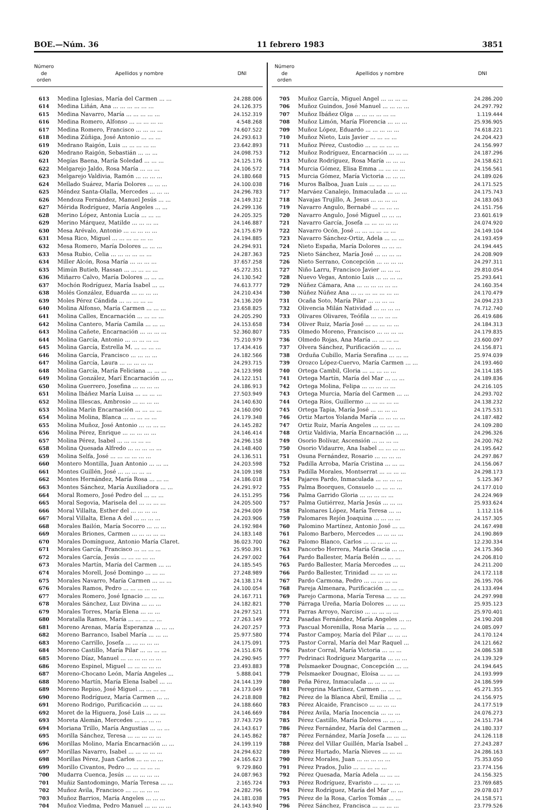BOE.—Núm. 36 11 febrero 1983 3851
| Número de orden | Apellidos y nombre | DNI |
| --- | --- | --- |
| 613 | Medina Iglesias, María del Carmen ... ... | 24.288.006 |
| 614 | Medina Liñán, Ana ... ... ... ... ... ... | 24.126.375 |
| 615 | Medina Navarro, María ... ... ... ... ... | 24.152.319 |
| 616 | Medina Romero, Alfonso ... ... ... ... ... | 4.548.268 |
| 617 | Medina Romero, Francisco ... ... ... ... | 74.607.522 |
| 618 | Medina Zúñiga, José Antonio ... ... ... | 24.293.613 |
| 619 | Medrano Raigón, Luis ... ... ... ... ... | 23.642.893 |
| 620 | Medrano Raigón, Sebastián ... ... ... | 24.098.753 |
| 621 | Megías Baena, María Soledad ... ... ... | 24.125.176 |
| 622 | Melgarejo Jaldo, Rosa María ... ... ... | 24.106.572 |
| 623 | Melgarejo Valdivia, Ramón ... ... ... ... | 24.180.668 |
| 624 | Mellado Suárez, María Dolores ... ... ... | 24.100.038 |
| 625 | Méndez Santa-Olalla, Mercedes ... ... ... | 24.296.783 |
| 626 | Mendoza Fernández, Manuel Jesús ... ... | 24.149.312 |
| 627 | Mérida Rodríguez, María Angeles ... ... | 24.299.136 |
| 628 | Merino López, Antonia Lucía ... ... ... | 24.205.325 |
| 629 | Merino Márquez, Matilde ... ... ... ... | 24.146.887 |
| 630 | Mesa Arévalo, Antonio ... ... ... ... ... | 24.175.679 |
| 631 | Mesa Rico, Miguel ... ... ... ... ... ... | 24.194.885 |
| 632 | Mesa Romero, María Dolores ... ... ... | 24.294.931 |
| 633 | Mesa Rubio, Celia ... ... ... ... ... ... | 24.287.363 |
| 634 | Miller Alcón, Rosa María ... ... ... ... | 37.657.258 |
| 635 | Mimún Butieb, Hassan ... ... ... ... ... | 45.272.351 |
| 636 | Miñarro Calvo, María Dolores ... ... ... | 24.130.542 |
| 637 | Mochón Rodríguez, María Isabel ... ... | 74.613.777 |
| 638 | Molés González, Eduarda ... ... ... ... | 24.210.434 |
| 639 | Moles Pérez Cándida ... ... ... ... ... | 24.136.209 |
| 640 | Molina Alfonso, María Carmen ... ... ... | 23.658.825 |
| 641 | Molina Calles, Encarnación ... ... ... ... | 24.205.290 |
| 642 | Molina Cantero, María Camila ... ... ... | 24.153.658 |
| 643 | Molina Cañete, Encarnación ... ... ... ... | 52.360.807 |
| 644 | Molina García, Antonio ... ... ... ... ... | 75.210.979 |
| 645 | Molina García, Estrella M. ... ... ... ... | 17.434.416 |
| 646 | Molina García, Francisco ... ... ... ... | 24.182.566 |
| 647 | Molina García, Laura ... ... ... ... ... | 24.293.715 |
| 648 | Molina García, María Feliciana ... ... ... | 24.123.998 |
| 649 | Molina González, Marí Encarnación ... ... | 24.122.151 |
| 650 | Molina Guerrero, Josefina ... ... ... ... | 24.186.913 |
| 651 | Molina Ibáñez María Luisa ... ... ... ... | 27.503.949 |
| 652 | Molina Illescas, Ambrosio ... ... ... ... | 24.140.630 |
| 653 | Molina Marín Encarnación ... ... ... ... | 24.160.090 |
| 654 | Molina Molina, Blanca ... ... ... ... ... | 24.179.348 |
| 655 | Molina Muñoz, José Antonio ... ... ... ... | 24.145.282 |
| 656 | Molina Pérez, Enrique ... ... ... ... ... | 24.146.414 |
| 657 | Molina Pérez, Isabel ... ... ... ... ... | 24.296.158 |
| 658 | Molina Quesada Alfredo ... ... ... ... ... | 24.148.400 |
| 659 | Molina Selfa, José ... ... ... ... ... ... | 24.136.511 |
| 660 | Montero Montilla, Juan Antonio ... ... ... | 24.203.598 |
| 661 | Montes Guillén, José ... ... ... ... ... | 24.109.198 |
| 662 | Montes Hernández, María Rosa ... ... ... | 24.186.018 |
| 663 | Montes Sánchez, María Auxiliadora ... ... | 24.291.972 |
| 664 | Moral Romero, José Pedro del ... ... ... | 24.151.295 |
| 665 | Moral Segovia, Marisela del ... ... ... ... | 24.205.500 |
| 666 | Moral Villalta, Esther del ... ... ... ... | 24.294.009 |
| 667 | Moral Villalta, Elena A del ... ... ... ... | 24.203.906 |
| 668 | Morales Bailón, María Socorro ... ... ... | 24.192.984 |
| 669 | Morales Briones, Carmen ... ... ... ... ... | 24.183.148 |
| 670 | Morales Domínguez, Antonio María Claret. | 36.023.700 |
| 671 | Morales García, Francisco ... ... ... ... | 25.950.391 |
| 672 | Morales García, Jesús ... ... ... ... ... | 24.297.002 |
| 673 | Morales Martín, María del Carmen ... ... | 24.185.545 |
| 674 | Morales Morell, José Domingo ... ... ... | 27.248.989 |
| 675 | Morales Navarro, María Carmen ... ... ... | 24.138.174 |
| 676 | Morales Ramos, Pedro ... ... ... ... ... | 24.100.054 |
| 677 | Morales Romero, José Ignacio ... ... ... | 24.167.711 |
| 678 | Morales Sánchez, Luz Divina ... ... ... | 24.182.821 |
| 679 | Morales Torres, María Elena ... ... ... | 24.297.521 |
| 680 | Moratalla Ramos, María ... ... ... ... ... | 27.263.149 |
| 681 | Moreno Arenas, María Esperanza ... ... ... | 24.207.257 |
| 682 | Moreno Barranco, Isabel María ... ... ... | 25.977.580 |
| 683 | Moreno Carrillo, Josefa ... ... ... ... ... | 24.175.091 |
| 684 | Moreno Castillo, María Pilar ... ... ... ... | 24.151.676 |
| 685 | Moreno Díaz, Manuel ... ... ... ... ... ... | 24.290.945 |
| 686 | Moreno Espinel, Miguel ... ... ... ... ... | 23.493.883 |
| 687 | Moreno-Chocano León, María Angeles ... | 5.888.041 |
| 688 | Moreno Martín, María Elena Isabel ... ... | 24.144.139 |
| 689 | Moreno Repiso, José Miguel ... ... ... ... | 24.173.049 |
| 690 | Moreno Rodríguez, María Carmen ... ... | 24.218.808 |
| 691 | Moreno Rodrigo, Purificación ... ... ... | 24.188.660 |
| 692 | Moret de la Higuera, José Luis ... ... ... | 24.146.669 |
| 693 | Moreta Alemán, Mercedes ... ... ... ... | 37.743.729 |
| 694 | Moriana Trillo, María Angustias ... ... ... | 24.143.617 |
| 695 | Morilla Sánchez, Teresa ... ... ... ... ... | 24.145.862 |
| 696 | Morillas Molino, María Encarnación ... ... | 24.199.119 |
| 697 | Morillas Navarro, Isabel ... ... ... ... ... | 24.294.632 |
| 698 | Morillas Pérez, Juan Carlos ... ... ... ... | 24.165.623 |
| 699 | Morillo Civantos, Pedro ... ... ... ... ... | 9.729.860 |
| 700 | Mudarra Cuenca, Jesús ... ... ... ... ... | 24.087.963 |
| 701 | Muñiz Santodomingo, María Teresa ... ... | 2.165.724 |
| 702 | Muñoz Avila, Francisco ... ... ... ... ... | 24.282.796 |
| 703 | Muñoz Barrios, María Angeles ... ... ... | 24.181.038 |
| 704 | Muñoz Viedma, Pedro Manuel ... ... ... ... | 24.143.940 |
| Número de orden | Apellidos y nombre | DNI |
| --- | --- | --- |
| 705 | Muñoz García, Miguel Angel ... ... ... ... | 24.286.200 |
| 706 | Muñoz Guindos, José Manuel ... ... ... ... | 24.297.792 |
| 707 | Muñoz Ibáñez Olga ... ... ... ... ... ... | 1.119.444 |
| 708 | Muñoz Limón, María Florencia ... ... ... | 25.936.905 |
| 709 | Muñoz López, Eduardo ... ... ... ... ... | 74.618.221 |
| 710 | Muñoz Nieto, Luis Javier ... ... ... ... | 24.204.423 |
| 711 | Muñoz Pérez, Custodio ... ... ... ... ... | 24.156.997 |
| 712 | Muñoz Rodríguez, Encarnación ... ... ... | 24.187.296 |
| 713 | Muñoz Rodríguez, Rosa María ... ... ... | 24.158.621 |
| 714 | Murcia Gómez, Elisa Emma ... ... ... ... | 24.156.561 |
| 715 | Murcia Gómez, María Victoria ... ... ... | 24.189.026 |
| 716 | Muros Balboa, Juan Luis ... ... ... ... | 24.171.525 |
| 717 | Marváez Canalejo, Inmaculada ... ... ... | 24.175.743 |
| 718 | Navajas Trujillo, A. Jesus ... ... ... ... | 24.183.063 |
| 719 | Navarro Angulo, Bernabé ... ... ... ... | 24.151.756 |
| 720 | Navarro Angulo, José Miguel ... ... ... | 23.601.619 |
| 721 | Navarro García, Josefa ... ... ... ... ... | 24.074.920 |
| 722 | Navarro Ocón, José ... ... ... ... ... ... | 24.149.104 |
| 723 | Navarro Sánchez-Ortiz, Adela ... ... ... | 24.193.459 |
| 724 | Nieto España, María Dolores ... ... ... | 24.194.445 |
| 725 | Nieto Sánchez, María José ... ... ... ... | 24.208.909 |
| 726 | Nieto Serrano, Concepción ... ... ... ... | 24.297.311 |
| 727 | Niño Larru, Francisco Javier ... ... ... | 29.810.054 |
| 728 | Nuevo Vegas, Antonio Luis ... ... ... ... | 25.293.641 |
| 729 | Núñez Cámara, Ana ... ... ... ... ... ... | 24.160.354 |
| 730 | Núñez Núñez Ana ... ... ... ... ... ... ... | 24.170.479 |
| 731 | Ocaña Soto, María Pilar ... ... ... ... | 24.094.233 |
| 732 | Olivencia Milán Natividad ... ... ... ... | 74.712.740 |
| 733 | Olivares Olivares, Teófila ... ... ... ... | 26.419.686 |
| 734 | Oliver Ruiz, María José ... ... ... ... ... | 24.184.313 |
| 735 | Olmedo Moreno, Francisco ... ... ... ... | 24.179.835 |
| 736 | Olmedo Rojas, Ana María ... ... ... ... | 23.600.097 |
| 737 | Olvera Sánchez, Purificación ... ... ... | 24.156.871 |
| 738 | Orduña Cubillo, María Serafina ... ... ... | 25.974.039 |
| 739 | Orozco López-Cuervo, María Carmen ... ... | 24.193.460 |
| 740 | Ortega Cambil, Gloria ... ... ... ... ... | 24.114.185 |
| 741 | Ortega Martín, María del Mar ... ... ... | 24.189.836 |
| 742 | Ortega Molina, Felipa ... ... ... ... ... | 24.216.105 |
| 743 | Ortega Murcia, María del Carmen ... ... | 24.293.702 |
| 744 | Ortega Ríos, Guillermo ... ... ... ... ... | 24.138.232 |
| 745 | Ortega Tapia, María José ... ... ... ... | 24.175.531 |
| 746 | Ortiz Martos Yolanda María ... ... ... ... | 24.187.482 |
| 747 | Ortiz Ruiz, María Angeles ... ... ... ... | 24.109.280 |
| 748 | Ortiz Valdivia, María Encarnación ... ... | 24.296.326 |
| 749 | Osorio Bolívar, Ascensión ... ... ... ... | 24.200.762 |
| 750 | Osorio Vidaurre, Ana Isabel ... ... ... ... | 24.195.642 |
| 751 | Osuna Fernández, Rosario ... ... ... ... | 24.297.867 |
| 752 | Padilla Arroba, María Cristina ... ... ... | 24.156.067 |
| 753 | Padilla Morales, Montserrat ... ... ... ... | 24.298.173 |
| 754 | Pajares Pardo, Inmaculada ... ... ... ... | 5.125.367 |
| 755 | Palma Boorques, Consuelo ... ... ... ... | 24.177.010 |
| 756 | Palma Garrido Gloria ... ... ... ... ... | 24.224.969 |
| 757 | Palma Gutiérrez, María Jesús ... ... ... | 25.933.624 |
| 758 | Palomares López, María Teresa ... ... | 1.112.116 |
| 759 | Palomares Rejón Joaquina ... ... ... ... | 24.157.305 |
| 760 | Palomino Martínez, Antonio José ... ... | 24.167.498 |
| 761 | Palomo Barbero, Mercedes ... ... ... ... | 24.190.869 |
| 762 | Palomo Blanco, Carlos ... ... ... ... ... | 12.230.334 |
| 763 | Pancorbo Herrera, María Gracia ... ... | 24.175.360 |
| 764 | Pardo Ballester, María Belén ... ... ... | 24.206.810 |
| 765 | Pardo Ballester, María Mercedes ... ... | 24.211.200 |
| 766 | Pardo Ballester, Trinidad ... ... ... ... | 24.172.118 |
| 767 | Pardo Carmona, Pedro ... ... ... ... ... | 26.195.706 |
| 768 | Pareja Almenara, Purificación ... ... ... | 24.133.494 |
| 769 | Parejo Carmona, María Teresa ... ... ... | 24.297.998 |
| 770 | Párraga Ureña, María Dolores ... ... ... | 25.935.123 |
| 771 | Parras Arroyo, Narciso ... ... ... ... ... | 25.970.401 |
| 772 | Pasadas Fernández, María Angeles ... ... | 24.190.208 |
| 773 | Pascual Morenilla, Rosa María ... ... ... | 24.085.097 |
| 774 | Pastor Campoy, María del Pilar ... ... ... | 24.170.124 |
| 775 | Pastor Corral, María del Mar Raquel ... | 24.121.662 |
| 776 | Pastor Corral, María Victoria ... ... ... | 24.086.538 |
| 777 | Pedrinaci Rodríguez Margarita ... ... ... | 24.139.329 |
| 778 | Pelsmaeker Dougnac, Concepción ... ... | 24.194.645 |
| 779 | Pelsmaeker Dougnac, Eloísa ... ... ... | 24.193.999 |
| 780 | Peña Pérez, Inmaculada ... ... ... ... | 24.186.599 |
| 781 | Peregrina Martínez, Carmen ... ... ... | 45.271.355 |
| 782 | Pérez de la Blanca Abril, Emilia ... ... | 24.156.975 |
| 783 | Pérez Alcaide, Francisco ... ... ... ... | 24.177.519 |
| 784 | Pérez Avila, María Inocencia ... ... ... | 24.076.273 |
| 785 | Pérez Castillo, María Dolores ... ... ... | 24.151.734 |
| 786 | Pérez Fernández, María del Carmen ... | 24.180.337 |
| 787 | Pérez Fernández, María Josefa ... ... ... | 24.126.118 |
| 788 | Pérez del Villar Guillén, María Isabel .. | 27.243.287 |
| 789 | Pérez Hurtado, María Nieves ... ... ... | 24.286.163 |
| 790 | Pérez Morales, Juan ... ... ... ... ... | 75.353.050 |
| 791 | Pérez Prados, Julio ... ... ... ... ... | 23.774.156 |
| 792 | Pérez Quesada, María Adela ... ... ... | 24.156.325 |
| 793 | Pérez Rodríguez, Evaristo ... ... ... ... | 23.769.685 |
| 794 | Pérez Rodríguez, María del Mar ... ... | 29.078.017 |
| 795 | Pérez de la Rosa, Carlos Tomás ... ... | 24.158.571 |
| 796 | Pérez Sánchez, Francisca ... ... ... ... | 23.779.526 |